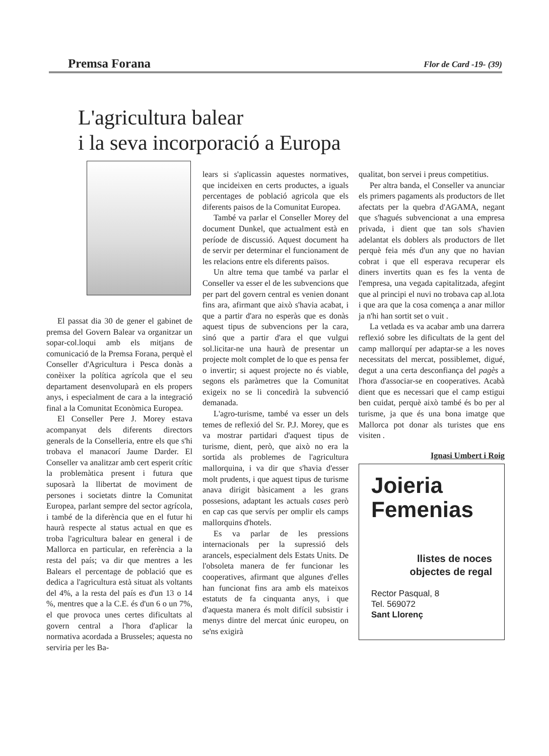Premsa Forana Flor de Card -19- (39)
L'agricultura balear
i la seva incorporació a Europa
El passat dia 30 de gener el gabinet de premsa del Govern Balear va organitzar un sopar-col.loqui amb els mitjans de comunicació de la Premsa Forana, perquè el Conseller d'Agricultura i Pesca donàs a conèixer la política agrícola que el seu departament desenvoluparà en els propers anys, i especialment de cara a la integració final a la Comunitat Econòmica Europea.
El Conseller Pere J. Morey estava acompanyat dels diferents directors generals de la Conselleria, entre els que s'hi trobava el manacorí Jaume Darder. El Conseller va analitzar amb cert esperit crític la problemàtica present i futura que suposarà la llibertat de moviment de persones i societats dintre la Comunitat Europea, parlant sempre del sector agrícola, i també de la diferència que en el futur hi haurà respecte al status actual en que es troba l'agricultura balear en general i de Mallorca en particular, en referència a la resta del país; va dir que mentres a les Balears el percentage de població que es dedica a l'agricultura està situat als voltants del 4%, a la resta del país es d'un 13 o 14 %, mentres que a la C.E. és d'un 6 o un 7%, el que provoca unes certes dificultats al govern central a l'hora d'aplicar la normativa acordada a Brusseles; aquesta no serviria per les Ba-
lears si s'aplicassin aquestes normatives, que incideixen en certs productes, a iguals percentages de població agricola que els diferents paisos de la Comunitat Europea.
També va parlar el Conseller Morey del document Dunkel, que actualment està en període de discussió. Aquest document ha de servir per determinar el funcionament de les relacions entre els diferents països.
Un altre tema que també va parlar el Conseller va esser el de les subvencions que per part del govern central es venien donant fins ara, afirmant que això s'havia acabat, i que a partir d'ara no esperàs que es donàs aquest tipus de subvencions per la cara, sinó que a partir d'ara el que vulgui sol.licitar-ne una haurà de presentar un projecte molt complet de lo que es pensa fer o invertir; si aquest projecte no és viable, segons els paràmetres que la Comunitat exigeix no se li concedirà la subvenció demanada.
L'agro-turisme, també va esser un dels temes de reflexió del Sr. P.J. Morey, que es va mostrar partidari d'aquest tipus de turisme, dient, però, que això no era la sortida als problemes de l'agricultura mallorquina, i va dir que s'havia d'esser molt prudents, i que aquest tipus de turisme anava dirigit bàsicament a les grans possesions, adaptant les actuals cases però en cap cas que servís per omplir els camps mallorquins d'hotels.
Es va parlar de les pressions internacionals per la supressió dels arancels, especialment dels Estats Units. De l'obsoleta manera de fer funcionar les cooperatives, afirmant que algunes d'elles han funcionat fins ara amb els mateixos estatuts de fa cinquanta anys, i que d'aquesta manera és molt difícil subsistir i menys dintre del mercat únic europeu, on se'ns exigirà
qualitat, bon servei i preus competitius.
Per altra banda, el Conseller va anunciar els primers pagaments als productors de llet afectats per la quebra d'AGAMA, negant que s'hagués subvencionat a una empresa privada, i dient que tan sols s'havien adelantat els doblers als productors de llet perquè feia més d'un any que no havian cobrat i que ell esperava recuperar els diners invertits quan es fes la venta de l'empresa, una vegada capitalitzada, afegint que al principi el nuvi no trobava cap al.lota i que ara que la cosa comença a anar millor ja n'hi han sortit set o vuit .
La vetlada es va acabar amb una darrera reflexió sobre les dificultats de la gent del camp mallorquí per adaptar-se a les noves necessitats del mercat, possiblemet, digué, degut a una certa desconfiança del pagès a l'hora d'associar-se en cooperatives. Acabà dient que es necessari que el camp estigui ben cuidat, perquè això també és bo per al turisme, ja que és una bona imatge que Mallorca pot donar als turistes que ens visiten .
Ignasi Umbert i Roig
Joieria
Femenias
llistes de noces
objectes de regal
Rector Pasqual, 8
Tel. 569072
Sant Llorenç